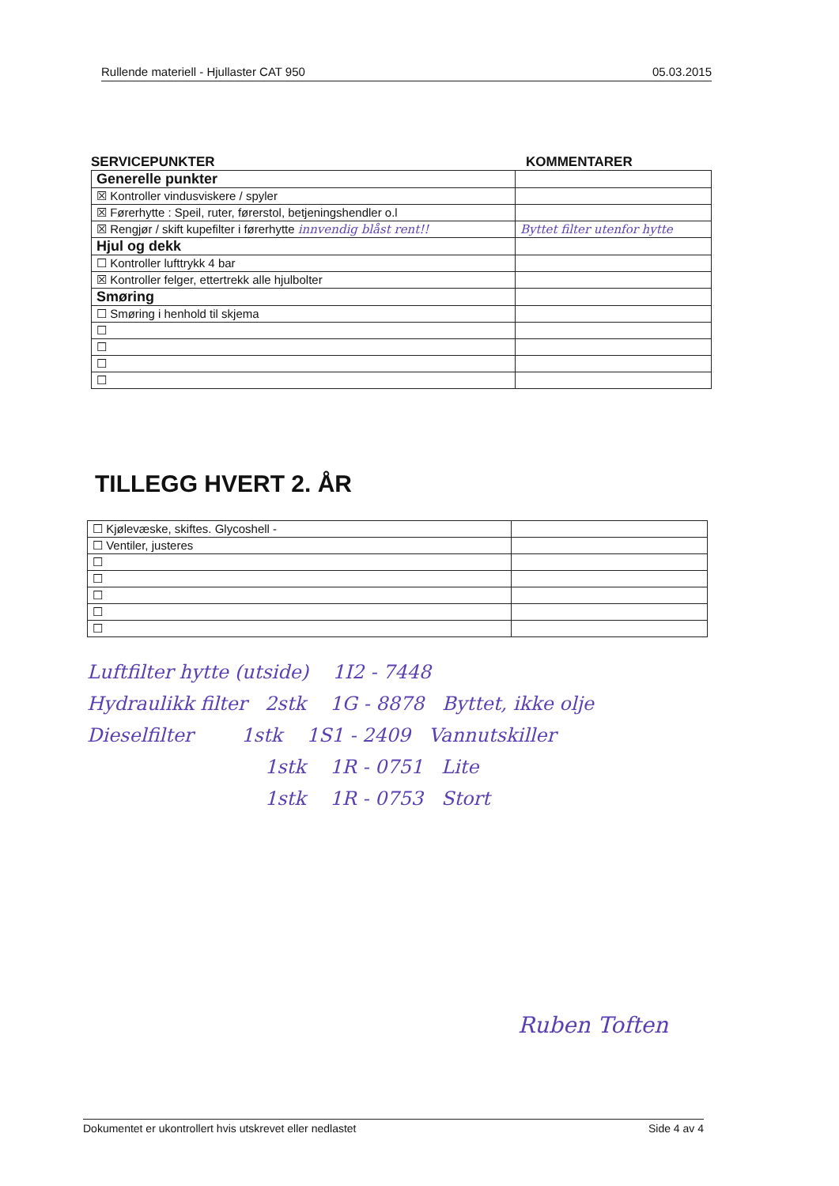Rullende materiell - Hjullaster CAT 950 05.03.2015
SERVICEPUNKTER KOMMENTARER
| Generelle punkter | |
| ☒ Kontroller vindusviskere / spyler | |
| ☒ Førerhytte : Speil, ruter, førerstol, betjeningshendler o.l | |
| ☒ Rengjør / skift kupefilter i førerhytte innvendig blåst rent!! | Byttet filter utenfor hytte |
| Hjul og dekk | |
| ☐ Kontroller lufttrykk 4 bar | |
| ☒ Kontroller felger, ettertrekk alle hjulbolter | |
| Smøring | |
| ☐ Smøring i henhold til skjema | |
| ☐ | |
| ☐ | |
| ☐ | |
| ☐ | |
TILLEGG HVERT 2. ÅR
| ☐ Kjølevæske, skiftes. Glycoshell - | |
| ☐ Ventiler, justeres | |
| ☐ | |
| ☐ | |
| ☐ | |
| ☐ | |
| ☐ | |
Luftfilter hytte (utside) 1I2 - 7448
Hydraulikk filter 2stk 1G - 8878 Byttet, ikke olje
Dieselfilter 1stk 1S1 - 2409 Vannutskiller
1stk 1R - 0751 Lite
1stk 1R - 0753 Stort
Ruben Toften
Dokumentet er ukontrollert hvis utskrevet eller nedlastet Side 4 av 4